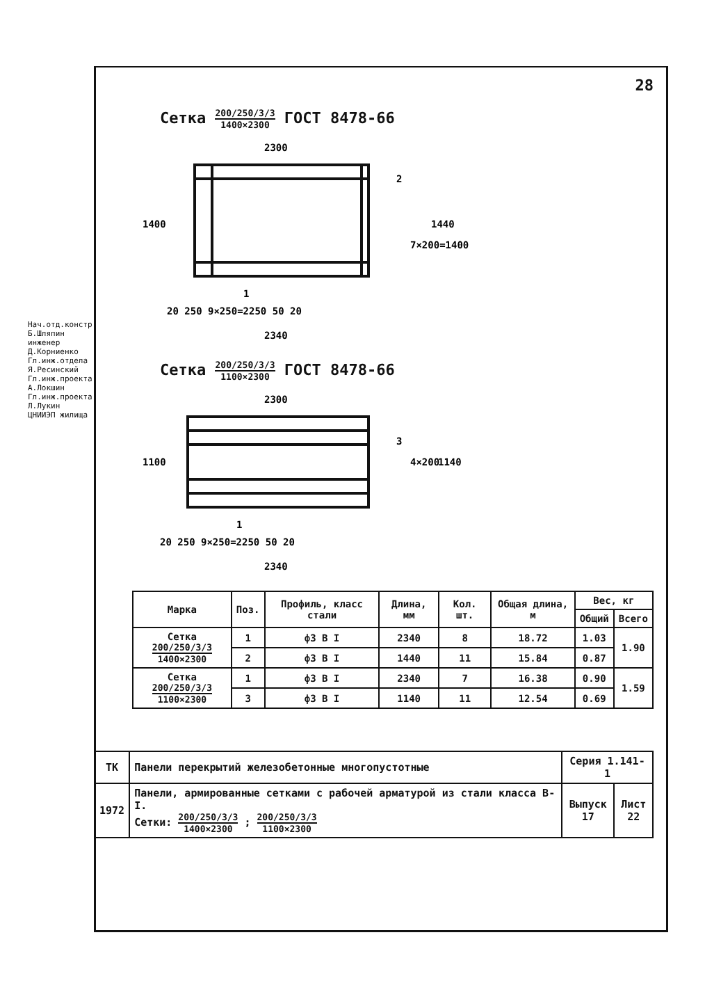Нач.отд.констр. Б.Шляпин инженер Д.Корниенко Гл.инж.отдела Я.Ресинский Гл.инж.проекта А.Локшин Гл.инж.проекта Л.Лукин ЦНИИЭП жилища
28
Сетка 200/250/3/3 1400×2300 ГОСТ 8478-66
2300
1400
2
1
20 250 9×250=2250 50 20
2340
1440
7×200=1400
Сетка 200/250/3/3 1100×2300 ГОСТ 8478-66
2300
1100
3
1
20 250 9×250=2250 50 20
2340
1140
4×200
| Марка | Поз. | Профиль, класс стали | Длина, мм | Кол. шт. | Общая длина, м | Вес, кг | |
| --- | --- | --- | --- | --- | --- | --- | --- |
| | | | | | | Общий | Всего |
| Сетка 200/250/3/3 1400×2300 | 1 | ф3 В I | 2340 | 8 | 18.72 | 1.03 | 1.90 |
| | 2 | ф3 В I | 1440 | 11 | 15.84 | 0.87 | |
| Сетка 200/250/3/3 1100×2300 | 1 | ф3 В I | 2340 | 7 | 16.38 | 0.90 | 1.59 |
| | 3 | ф3 В I | 1140 | 11 | 12.54 | 0.69 | |
| ТК | Панели перекрытий железобетонные многопустотные | Серия 1.141-1 | |
| 1972 | Панели, армированные сетками с рабочей арматурой из стали класса В-I. Сетки: 200/250/3/3 1400×2300 ; 200/250/3/3 1100×2300 | Выпуск 17 | Лист 22 |